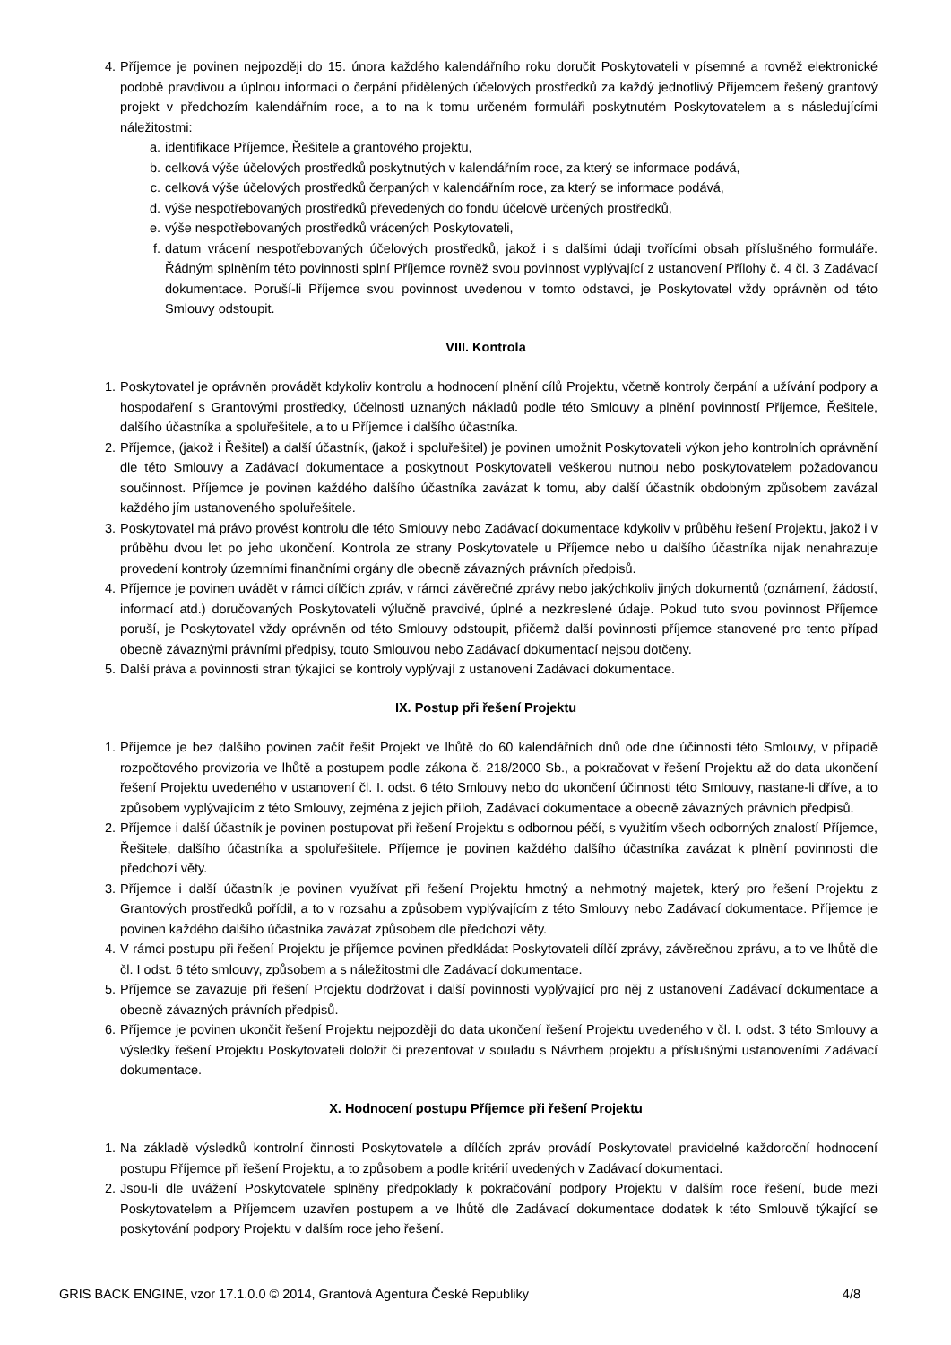4. Příjemce je povinen nejpozději do 15. února každého kalendářního roku doručit Poskytovateli v písemné a rovněž elektronické podobě pravdivou a úplnou informaci o čerpání přidělených účelových prostředků za každý jednotlivý Příjemcem řešený grantový projekt v předchozím kalendářním roce, a to na k tomu určeném formuláři poskytnutém Poskytovatelem a s následujícími náležitostmi:
a. identifikace Příjemce, Řešitele a grantového projektu,
b. celková výše účelových prostředků poskytnutých v kalendářním roce, za který se informace podává,
c. celková výše účelových prostředků čerpaných v kalendářním roce, za který se informace podává,
d. výše nespotřebovaných prostředků převedených do fondu účelově určených prostředků,
e. výše nespotřebovaných prostředků vrácených Poskytovateli,
f. datum vrácení nespotřebovaných účelových prostředků, jakož i s dalšími údaji tvořícími obsah příslušného formuláře. Řádným splněním této povinnosti splní Příjemce rovněž svou povinnost vyplývající z ustanovení Přílohy č. 4 čl. 3 Zadávací dokumentace. Poruší-li Příjemce svou povinnost uvedenou v tomto odstavci, je Poskytovatel vždy oprávněn od této Smlouvy odstoupit.
VIII. Kontrola
1. Poskytovatel je oprávněn provádět kdykoliv kontrolu a hodnocení plnění cílů Projektu, včetně kontroly čerpání a užívání podpory a hospodaření s Grantovými prostředky, účelnosti uznaných nákladů podle této Smlouvy a plnění povinností Příjemce, Řešitele, dalšího účastníka a spoluřešitele, a to u Příjemce i dalšího účastníka.
2. Příjemce, (jakož i Řešitel) a další účastník, (jakož i spoluřešitel) je povinen umožnit Poskytovateli výkon jeho kontrolních oprávnění dle této Smlouvy a Zadávací dokumentace a poskytnout Poskytovateli veškerou nutnou nebo poskytovatelem požadovanou součinnost. Příjemce je povinen každého dalšího účastníka zavázat k tomu, aby další účastník obdobným způsobem zavázal každého jím ustanoveného spoluřešitele.
3. Poskytovatel má právo provést kontrolu dle této Smlouvy nebo Zadávací dokumentace kdykoliv v průběhu řešení Projektu, jakož i v průběhu dvou let po jeho ukončení. Kontrola ze strany Poskytovatele u Příjemce nebo u dalšího účastníka nijak nenahrazuje provedení kontroly územními finančními orgány dle obecně závazných právních předpisů.
4. Příjemce je povinen uvádět v rámci dílčích zpráv, v rámci závěrečné zprávy nebo jakýchkoliv jiných dokumentů (oznámení, žádostí, informací atd.) doručovaných Poskytovateli výlučně pravdivé, úplné a nezkreslené údaje. Pokud tuto svou povinnost Příjemce poruší, je Poskytovatel vždy oprávněn od této Smlouvy odstoupit, přičemž další povinnosti příjemce stanovené pro tento případ obecně závaznými právními předpisy, touto Smlouvou nebo Zadávací dokumentací nejsou dotčeny.
5. Další práva a povinnosti stran týkající se kontroly vyplývají z ustanovení Zadávací dokumentace.
IX. Postup při řešení Projektu
1. Příjemce je bez dalšího povinen začít řešit Projekt ve lhůtě do 60 kalendářních dnů ode dne účinnosti této Smlouvy, v případě rozpočtového provizoria ve lhůtě a postupem podle zákona č. 218/2000 Sb., a pokračovat v řešení Projektu až do data ukončení řešení Projektu uvedeného v ustanovení čl. I. odst. 6 této Smlouvy nebo do ukončení účinnosti této Smlouvy, nastane-li dříve, a to způsobem vyplývajícím z této Smlouvy, zejména z jejích příloh, Zadávací dokumentace a obecně závazných právních předpisů.
2. Příjemce i další účastník je povinen postupovat při řešení Projektu s odbornou péčí, s využitím všech odborných znalostí Příjemce, Řešitele, dalšího účastníka a spoluřešitele. Příjemce je povinen každého dalšího účastníka zavázat k plnění povinnosti dle předchozí věty.
3. Příjemce i další účastník je povinen využívat při řešení Projektu hmotný a nehmotný majetek, který pro řešení Projektu z Grantových prostředků pořídil, a to v rozsahu a způsobem vyplývajícím z této Smlouvy nebo Zadávací dokumentace. Příjemce je povinen každého dalšího účastníka zavázat způsobem dle předchozí věty.
4. V rámci postupu při řešení Projektu je příjemce povinen předkládat Poskytovateli dílčí zprávy, závěrečnou zprávu, a to ve lhůtě dle čl. I odst. 6 této smlouvy, způsobem a s náležitostmi dle Zadávací dokumentace.
5. Příjemce se zavazuje při řešení Projektu dodržovat i další povinnosti vyplývající pro něj z ustanovení Zadávací dokumentace a obecně závazných právních předpisů.
6. Příjemce je povinen ukončit řešení Projektu nejpozději do data ukončení řešení Projektu uvedeného v čl. I. odst. 3 této Smlouvy a výsledky řešení Projektu Poskytovateli doložit či prezentovat v souladu s Návrhem projektu a příslušnými ustanoveními Zadávací dokumentace.
X. Hodnocení postupu Příjemce při řešení Projektu
1. Na základě výsledků kontrolní činnosti Poskytovatele a dílčích zpráv provádí Poskytovatel pravidelné každoroční hodnocení postupu Příjemce při řešení Projektu, a to způsobem a podle kritérií uvedených v Zadávací dokumentaci.
2. Jsou-li dle uvážení Poskytovatele splněny předpoklady k pokračování podpory Projektu v dalším roce řešení, bude mezi Poskytovatelem a Příjemcem uzavřen postupem a ve lhůtě dle Zadávací dokumentace dodatek k této Smlouvě týkající se poskytování podpory Projektu v dalším roce jeho řešení.
GRIS BACK ENGINE, vzor 17.1.0.0 © 2014, Grantová Agentura České Republiky 4/8